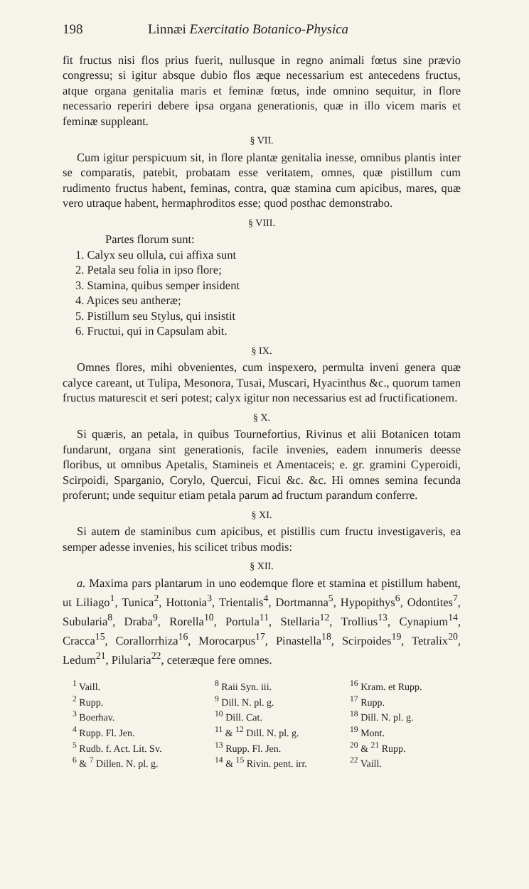198 Linnæi Exercitatio Botanico-Physica
fit fructus nisi flos prius fuerit, nullusque in regno animali fœtus sine prævio congressu; si igitur absque dubio flos æque necessarium est antecedens fructus, atque organa genitalia maris et feminæ fœtus, inde omnino sequitur, in flore necessario reperiri debere ipsa organa generationis, quæ in illo vicem maris et feminæ suppleant.
§ VII.
Cum igitur perspicuum sit, in flore plantæ genitalia inesse, omnibus plantis inter se comparatis, patebit, probatam esse veritatem, omnes, quæ pistillum cum rudimento fructus habent, feminas, contra, quæ stamina cum apicibus, mares, quæ vero utraque habent, hermaphroditos esse; quod posthac demonstrabo.
§ VIII.
Partes florum sunt:
1. Calyx seu ollula, cui affixa sunt
2. Petala seu folia in ipso flore;
3. Stamina, quibus semper insident
4. Apices seu antheræ;
5. Pistillum seu Stylus, qui insistit
6. Fructui, qui in Capsulam abit.
§ IX.
Omnes flores, mihi obvenientes, cum inspexero, permulta inveni genera quæ calyce careant, ut Tulipa, Mesonora, Tusai, Muscari, Hyacinthus &c., quorum tamen fructus maturescit et seri potest; calyx igitur non necessarius est ad fructificationem.
§ X.
Si quæris, an petala, in quibus Tournefortius, Rivinus et alii Botanicen totam fundarunt, organa sint generationis, facile invenies, eadem innumeris deesse floribus, ut omnibus Apetalis, Stamineis et Amentaceis; e. gr. gramini Cyperoidi, Scirpoidi, Sparganio, Corylo, Quercui, Ficui &c. &c. Hi omnes semina fecunda proferunt; unde sequitur etiam petala parum ad fructum parandum conferre.
§ XI.
Si autem de staminibus cum apicibus, et pistillis cum fructu investigaveris, ea semper adesse invenies, his scilicet tribus modis:
§ XII.
a. Maxima pars plantarum in uno eodemque flore et stamina et pistillum habent, ut Liliago<sup>1</sup>, Tunica<sup>2</sup>, Hottonia<sup>3</sup>, Trientalis<sup>4</sup>, Dortmanna<sup>5</sup>, Hypopithys<sup>6</sup>, Odontites<sup>7</sup>, Subularia<sup>8</sup>, Draba<sup>9</sup>, Rorella<sup>10</sup>, Portula<sup>11</sup>, Stellaria<sup>12</sup>, Trollius<sup>13</sup>, Cynapium<sup>14</sup>, Cracca<sup>15</sup>, Corallorrhiza<sup>16</sup>, Morocarpus<sup>17</sup>, Pinastella<sup>18</sup>, Scirpoides<sup>19</sup>, Tetralix<sup>20</sup>, Ledum<sup>21</sup>, Pilularia<sup>22</sup>, ceteræque fere omnes.
<sup>1</sup> Vaill.
<sup>2</sup> Rupp.
<sup>3</sup> Boerhav.
<sup>4</sup> Rupp. Fl. Jen.
<sup>5</sup> Rudb. f. Act. Lit. Sv.
<sup>6</sup> & <sup>7</sup> Dillen. N. pl. g.
<sup>8</sup> Raii Syn. iii.
<sup>9</sup> Dill. N. pl. g.
<sup>10</sup> Dill. Cat.
<sup>11</sup> & <sup>12</sup> Dill. N. pl. g.
<sup>13</sup> Rupp. Fl. Jen.
<sup>14</sup> & <sup>15</sup> Rivin. pent. irr.
<sup>16</sup> Kram. et Rupp.
<sup>17</sup> Rupp.
<sup>18</sup> Dill. N. pl. g.
<sup>19</sup> Mont.
<sup>20</sup> & <sup>21</sup> Rupp.
<sup>22</sup> Vaill.